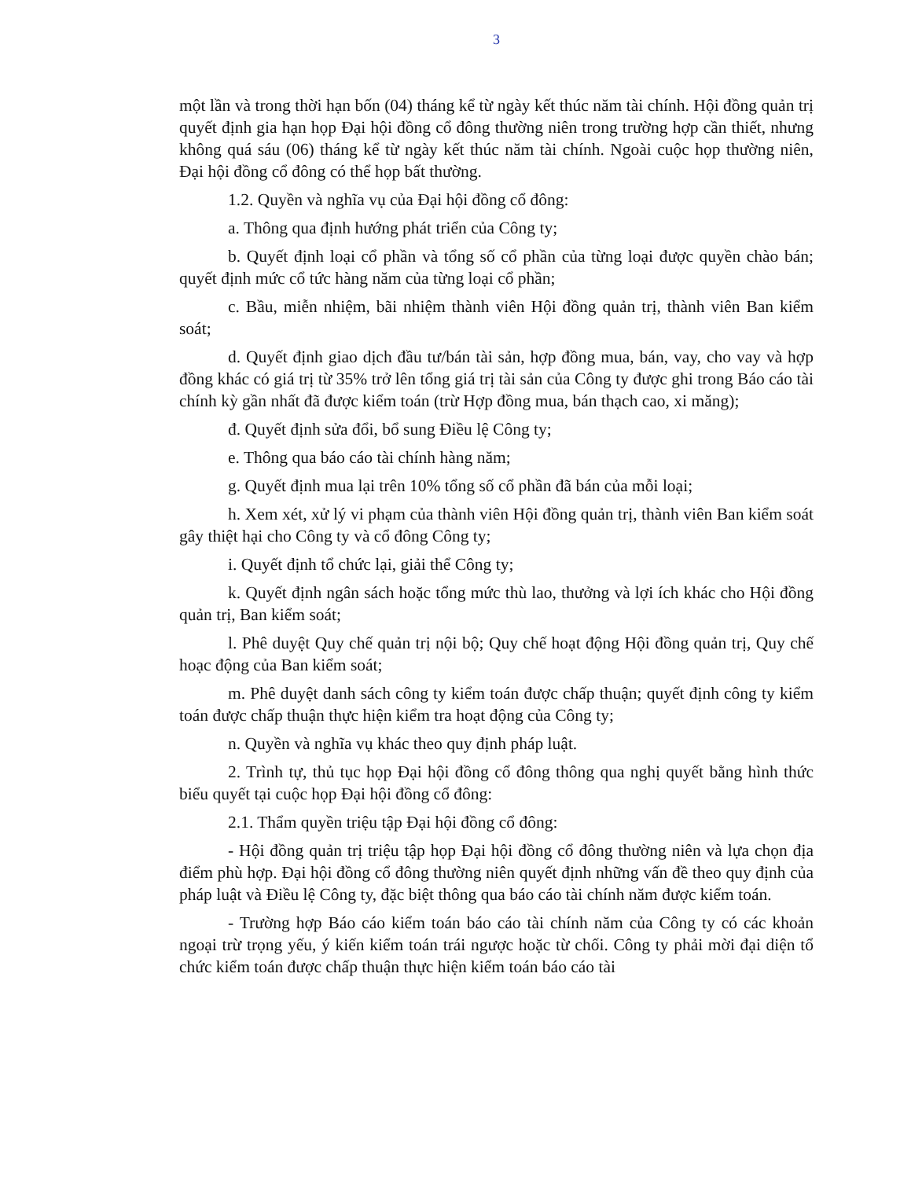3
một lần và trong thời hạn bốn (04) tháng kể từ ngày kết thúc năm tài chính. Hội đồng quản trị quyết định gia hạn họp Đại hội đồng cổ đông thường niên trong trường hợp cần thiết, nhưng không quá sáu (06) tháng kể từ ngày kết thúc năm tài chính. Ngoài cuộc họp thường niên, Đại hội đồng cổ đông có thể họp bất thường.
1.2. Quyền và nghĩa vụ của Đại hội đồng cổ đông:
a. Thông qua định hướng phát triển của Công ty;
b. Quyết định loại cổ phần và tổng số cổ phần của từng loại được quyền chào bán; quyết định mức cổ tức hàng năm của từng loại cổ phần;
c. Bầu, miễn nhiệm, bãi nhiệm thành viên Hội đồng quản trị, thành viên Ban kiểm soát;
d. Quyết định giao dịch đầu tư/bán tài sản, hợp đồng mua, bán, vay, cho vay và hợp đồng khác có giá trị từ 35% trở lên tổng giá trị tài sản của Công ty được ghi trong Báo cáo tài chính kỳ gần nhất đã được kiểm toán (trừ Hợp đồng mua, bán thạch cao, xi măng);
đ. Quyết định sửa đổi, bổ sung Điều lệ Công ty;
e. Thông qua báo cáo tài chính hàng năm;
g. Quyết định mua lại trên 10% tổng số cổ phần đã bán của mỗi loại;
h. Xem xét, xử lý vi phạm của thành viên Hội đồng quản trị, thành viên Ban kiểm soát gây thiệt hại cho Công ty và cổ đông Công ty;
i. Quyết định tổ chức lại, giải thể Công ty;
k. Quyết định ngân sách hoặc tổng mức thù lao, thưởng và lợi ích khác cho Hội đồng quản trị, Ban kiểm soát;
l. Phê duyệt Quy chế quản trị nội bộ; Quy chế hoạt động Hội đồng quản trị, Quy chế hoạc động của Ban kiểm soát;
m. Phê duyệt danh sách công ty kiểm toán được chấp thuận; quyết định công ty kiểm toán được chấp thuận thực hiện kiểm tra hoạt động của Công ty;
n. Quyền và nghĩa vụ khác theo quy định pháp luật.
2. Trình tự, thủ tục họp Đại hội đồng cổ đông thông qua nghị quyết bằng hình thức biểu quyết tại cuộc họp Đại hội đồng cổ đông:
2.1. Thẩm quyền triệu tập Đại hội đồng cổ đông:
- Hội đồng quản trị triệu tập họp Đại hội đồng cổ đông thường niên và lựa chọn địa điểm phù hợp. Đại hội đồng cổ đông thường niên quyết định những vấn đề theo quy định của pháp luật và Điều lệ Công ty, đặc biệt thông qua báo cáo tài chính năm được kiểm toán.
- Trường hợp Báo cáo kiểm toán báo cáo tài chính năm của Công ty có các khoản ngoại trừ trọng yếu, ý kiến kiểm toán trái ngược hoặc từ chối. Công ty phải mời đại diện tổ chức kiểm toán được chấp thuận thực hiện kiểm toán báo cáo tài